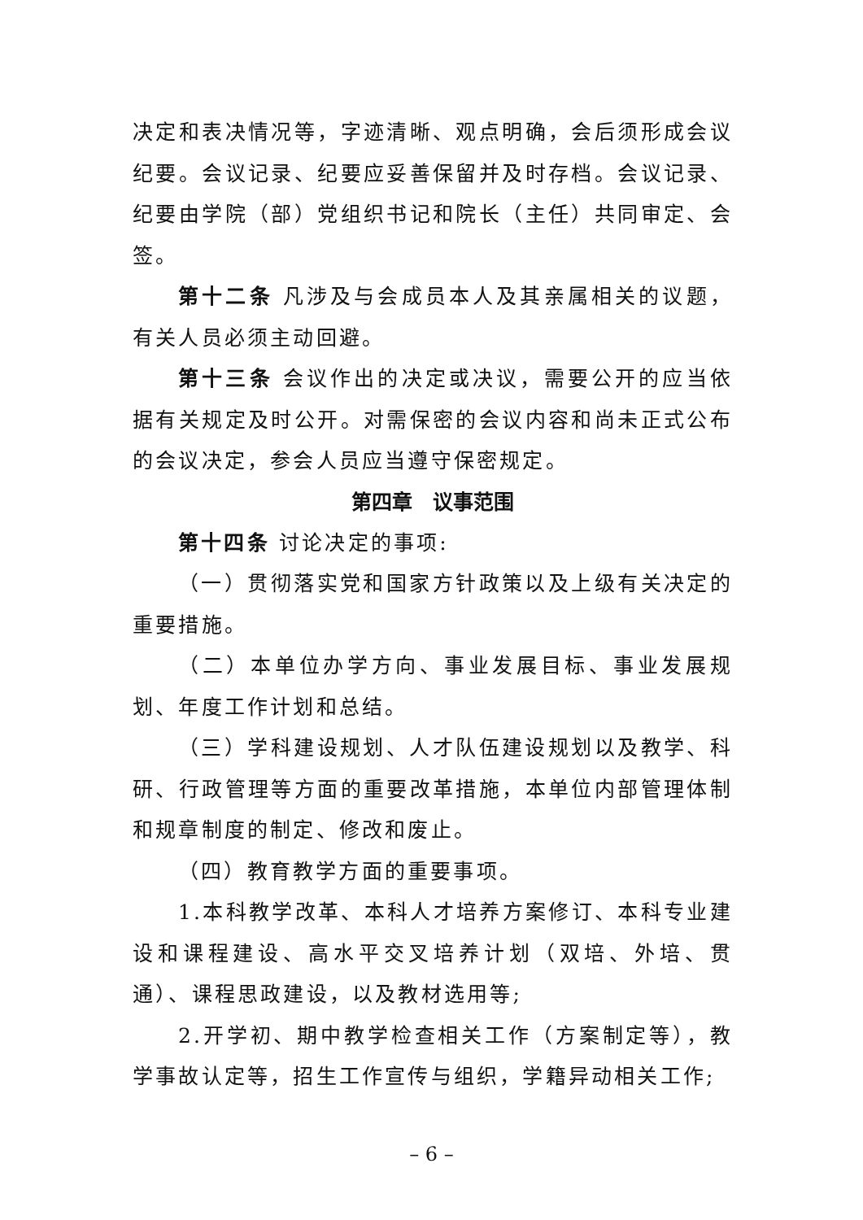决定和表决情况等，字迹清晰、观点明确，会后须形成会议纪要。会议记录、纪要应妥善保留并及时存档。会议记录、纪要由学院（部）党组织书记和院长（主任）共同审定、会签。
第十二条 凡涉及与会成员本人及其亲属相关的议题，有关人员必须主动回避。
第十三条 会议作出的决定或决议，需要公开的应当依据有关规定及时公开。对需保密的会议内容和尚未正式公布的会议决定，参会人员应当遵守保密规定。
第四章　议事范围
第十四条 讨论决定的事项:
（一）贯彻落实党和国家方针政策以及上级有关决定的重要措施。
（二）本单位办学方向、事业发展目标、事业发展规划、年度工作计划和总结。
（三）学科建设规划、人才队伍建设规划以及教学、科研、行政管理等方面的重要改革措施，本单位内部管理体制和规章制度的制定、修改和废止。
（四）教育教学方面的重要事项。
1.本科教学改革、本科人才培养方案修订、本科专业建设和课程建设、高水平交叉培养计划（双培、外培、贯通）、课程思政建设，以及教材选用等;
2.开学初、期中教学检查相关工作（方案制定等），教学事故认定等，招生工作宣传与组织，学籍异动相关工作;
– 6 –